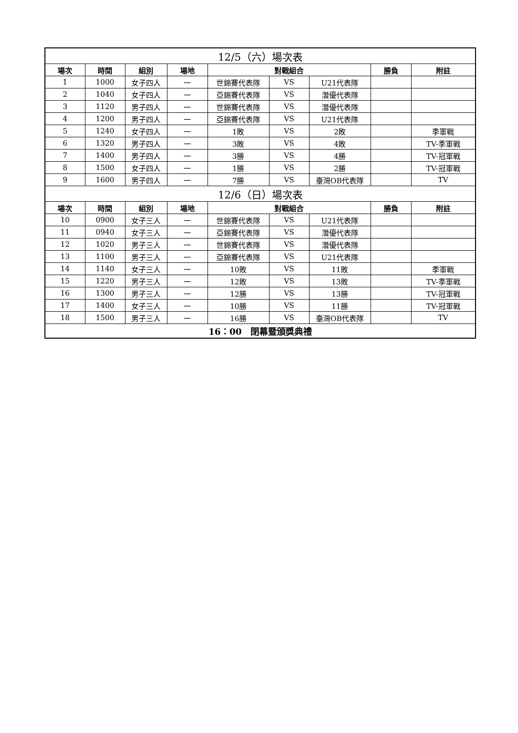| 12/5（六）場次表 | | | | | | | | |
| 場次 | 時間 | 組別 | 場地 | 對戰組合 | | | 勝負 | 附註 |
| 1 | 1000 | 女子四人 | 一 | 世錦賽代表隊 | VS | U21代表隊 | | |
| 2 | 1040 | 女子四人 | 一 | 亞錦賽代表隊 | VS | 潛優代表隊 | | |
| 3 | 1120 | 男子四人 | 一 | 世錦賽代表隊 | VS | 潛優代表隊 | | |
| 4 | 1200 | 男子四人 | 一 | 亞錦賽代表隊 | VS | U21代表隊 | | |
| 5 | 1240 | 女子四人 | 一 | 1敗 | VS | 2敗 | | 季軍戰 |
| 6 | 1320 | 男子四人 | 一 | 3敗 | VS | 4敗 | | TV-季軍戰 |
| 7 | 1400 | 男子四人 | 一 | 3勝 | VS | 4勝 | | TV-冠軍戰 |
| 8 | 1500 | 女子四人 | 一 | 1勝 | VS | 2勝 | | TV-冠軍戰 |
| 9 | 1600 | 男子四人 | 一 | 7勝 | VS | 臺灣OB代表隊 | | TV |
| 12/6（日）場次表 | | | | | | | | |
| 場次 | 時間 | 組別 | 場地 | 對戰組合 | | | 勝負 | 附註 |
| 10 | 0900 | 女子三人 | 一 | 世錦賽代表隊 | VS | U21代表隊 | | |
| 11 | 0940 | 女子三人 | 一 | 亞錦賽代表隊 | VS | 潛優代表隊 | | |
| 12 | 1020 | 男子三人 | 一 | 世錦賽代表隊 | VS | 潛優代表隊 | | |
| 13 | 1100 | 男子三人 | 一 | 亞錦賽代表隊 | VS | U21代表隊 | | |
| 14 | 1140 | 女子三人 | 一 | 10敗 | VS | 11敗 | | 季軍戰 |
| 15 | 1220 | 男子三人 | 一 | 12敗 | VS | 13敗 | | TV-季軍戰 |
| 16 | 1300 | 男子三人 | 一 | 12勝 | VS | 13勝 | | TV-冠軍戰 |
| 17 | 1400 | 女子三人 | 一 | 10勝 | VS | 11勝 | | TV-冠軍戰 |
| 18 | 1500 | 男子三人 | 一 | 16勝 | VS | 臺灣OB代表隊 | | TV |
| 16：00 閉幕暨頒獎典禮 | | | | | | | | |